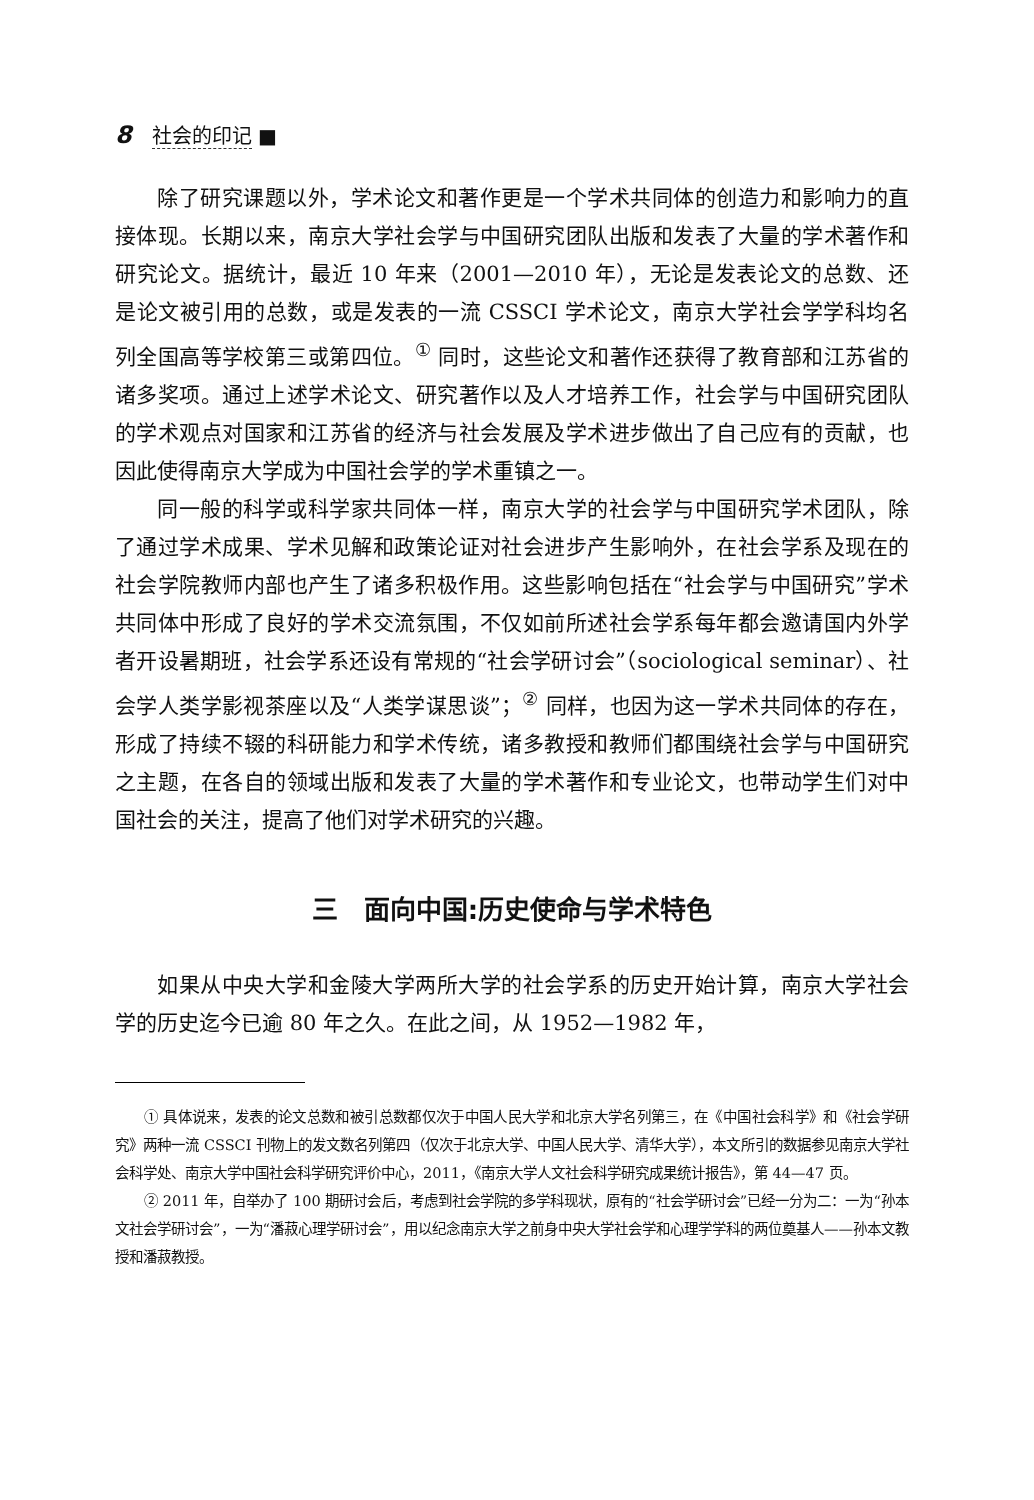8 社会的印记 ■
除了研究课题以外，学术论文和著作更是一个学术共同体的创造力和影响力的直接体现。长期以来，南京大学社会学与中国研究团队出版和发表了大量的学术著作和研究论文。据统计，最近 10 年来（2001—2010 年），无论是发表论文的总数、还是论文被引用的总数，或是发表的一流 CSSCI 学术论文，南京大学社会学学科均名列全国高等学校第三或第四位。<sup>①</sup> 同时，这些论文和著作还获得了教育部和江苏省的诸多奖项。通过上述学术论文、研究著作以及人才培养工作，社会学与中国研究团队的学术观点对国家和江苏省的经济与社会发展及学术进步做出了自己应有的贡献，也因此使得南京大学成为中国社会学的学术重镇之一。
同一般的科学或科学家共同体一样，南京大学的社会学与中国研究学术团队，除了通过学术成果、学术见解和政策论证对社会进步产生影响外，在社会学系及现在的社会学院教师内部也产生了诸多积极作用。这些影响包括在“社会学与中国研究”学术共同体中形成了良好的学术交流氛围，不仅如前所述社会学系每年都会邀请国内外学者开设暑期班，社会学系还设有常规的“社会学研讨会”（sociological seminar）、社会学人类学影视茶座以及“人类学谋思谈”；<sup>②</sup> 同样，也因为这一学术共同体的存在，形成了持续不辍的科研能力和学术传统，诸多教授和教师们都围绕社会学与中国研究之主题，在各自的领域出版和发表了大量的学术著作和专业论文，也带动学生们对中国社会的关注，提高了他们对学术研究的兴趣。
三　面向中国:历史使命与学术特色
如果从中央大学和金陵大学两所大学的社会学系的历史开始计算，南京大学社会学的历史迄今已逾 80 年之久。在此之间，从 1952—1982 年，
① 具体说来，发表的论文总数和被引总数都仅次于中国人民大学和北京大学名列第三，在《中国社会科学》和《社会学研究》两种一流 CSSCI 刊物上的发文数名列第四（仅次于北京大学、中国人民大学、清华大学），本文所引的数据参见南京大学社会科学处、南京大学中国社会科学研究评价中心，2011，《南京大学人文社会科学研究成果统计报告》，第 44—47 页。
② 2011 年，自举办了 100 期研讨会后，考虑到社会学院的多学科现状，原有的“社会学研讨会”已经一分为二：一为“孙本文社会学研讨会”，一为“潘菽心理学研讨会”，用以纪念南京大学之前身中央大学社会学和心理学学科的两位奠基人——孙本文教授和潘菽教授。